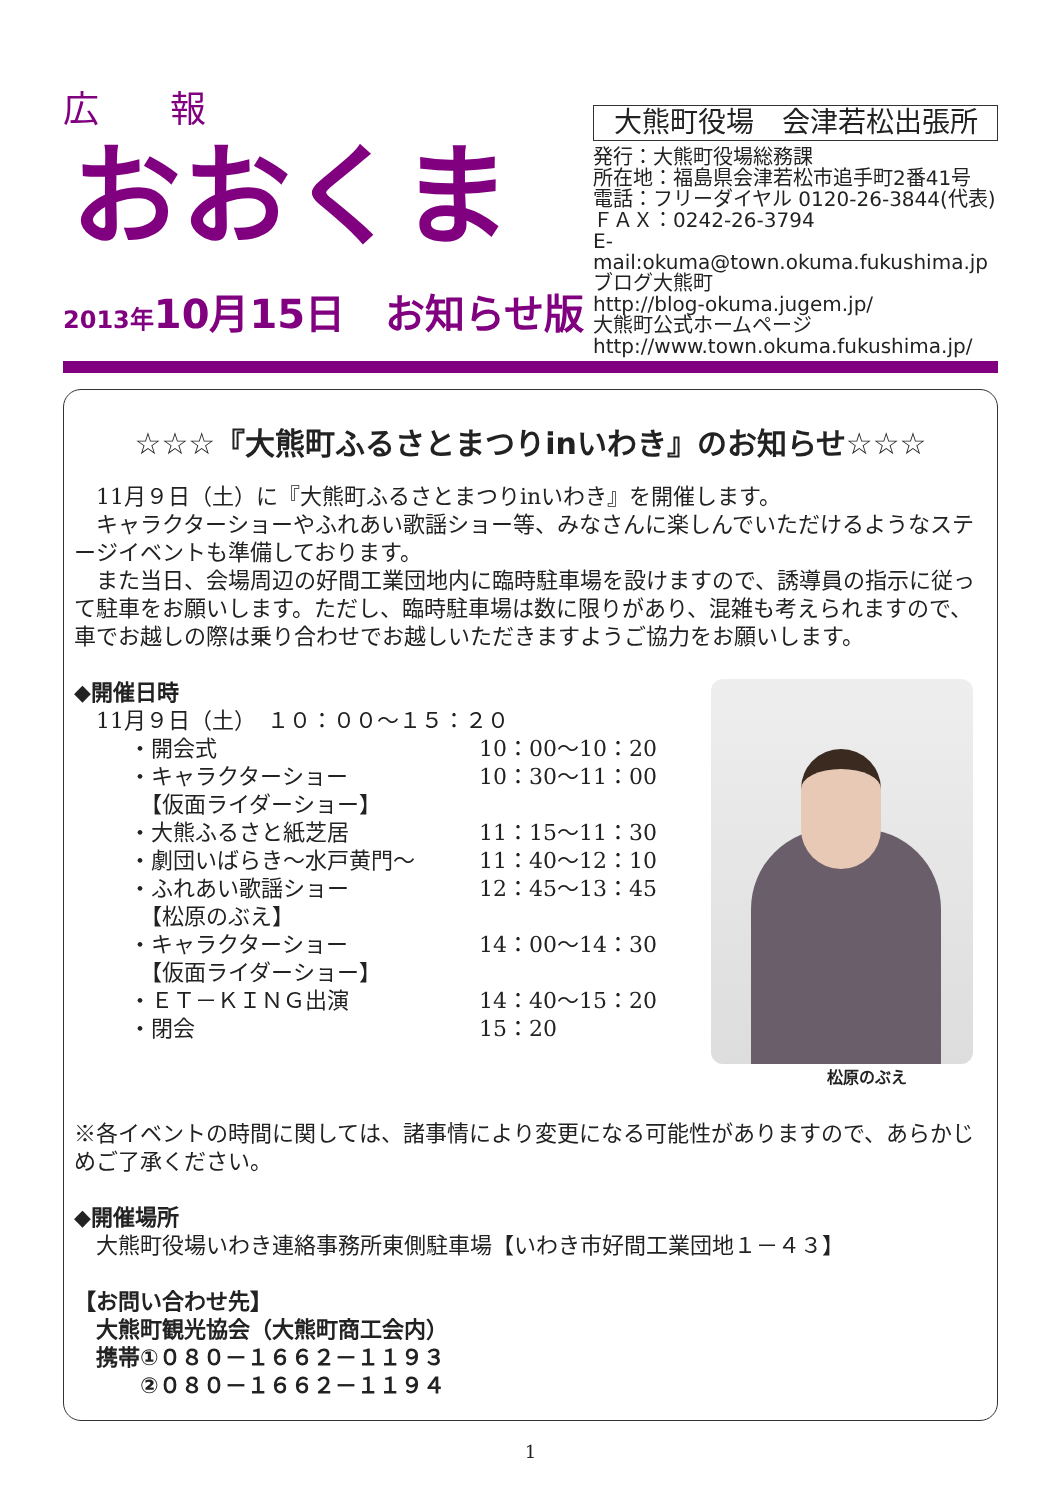広 報
おおくま
2013年10月15日　お知らせ版
大熊町役場　会津若松出張所
発行：大熊町役場総務課
所在地：福島県会津若松市追手町2番41号
電話：フリーダイヤル 0120-26-3844(代表)
ＦＡＸ：0242-26-3794
E-mail:okuma@town.okuma.fukushima.jp
ブログ大熊町
http://blog-okuma.jugem.jp/
大熊町公式ホームページ
http://www.town.okuma.fukushima.jp/
☆☆☆『大熊町ふるさとまつりinいわき』のお知らせ☆☆☆
　11月９日（土）に『大熊町ふるさとまつりinいわき』を開催します。
　キャラクターショーやふれあい歌謡ショー等、みなさんに楽しんでいただけるようなステージイベントも準備しております。
　また当日、会場周辺の好間工業団地内に臨時駐車場を設けますので、誘導員の指示に従って駐車をお願いします。ただし、臨時駐車場は数に限りがあり、混雑も考えられますので、車でお越しの際は乗り合わせでお越しいただきますようご協力をお願いします。
◆開催日時
　11月９日（土）　１０：００～１５：２０
・開会式 10：00～10：20
・キャラクターショー 10：30～11：00
　【仮面ライダーショー】
・大熊ふるさと紙芝居 11：15～11：30
・劇団いばらき～水戸黄門～ 11：40～12：10
・ふれあい歌謡ショー 12：45～13：45
　【松原のぶえ】
・キャラクターショー 14：00～14：30
　【仮面ライダーショー】
・ＥＴ－ＫＩＮＧ出演 14：40～15：20
・閉会 15：20
松原のぶえ
※各イベントの時間に関しては、諸事情により変更になる可能性がありますので、あらかじめご了承ください。
◆開催場所
　大熊町役場いわき連絡事務所東側駐車場【いわき市好間工業団地１－４３】
【お問い合わせ先】
　大熊町観光協会（大熊町商工会内）
　携帯①０８０－１６６２－１１９３
　　　②０８０－１６６２－１１９４
1